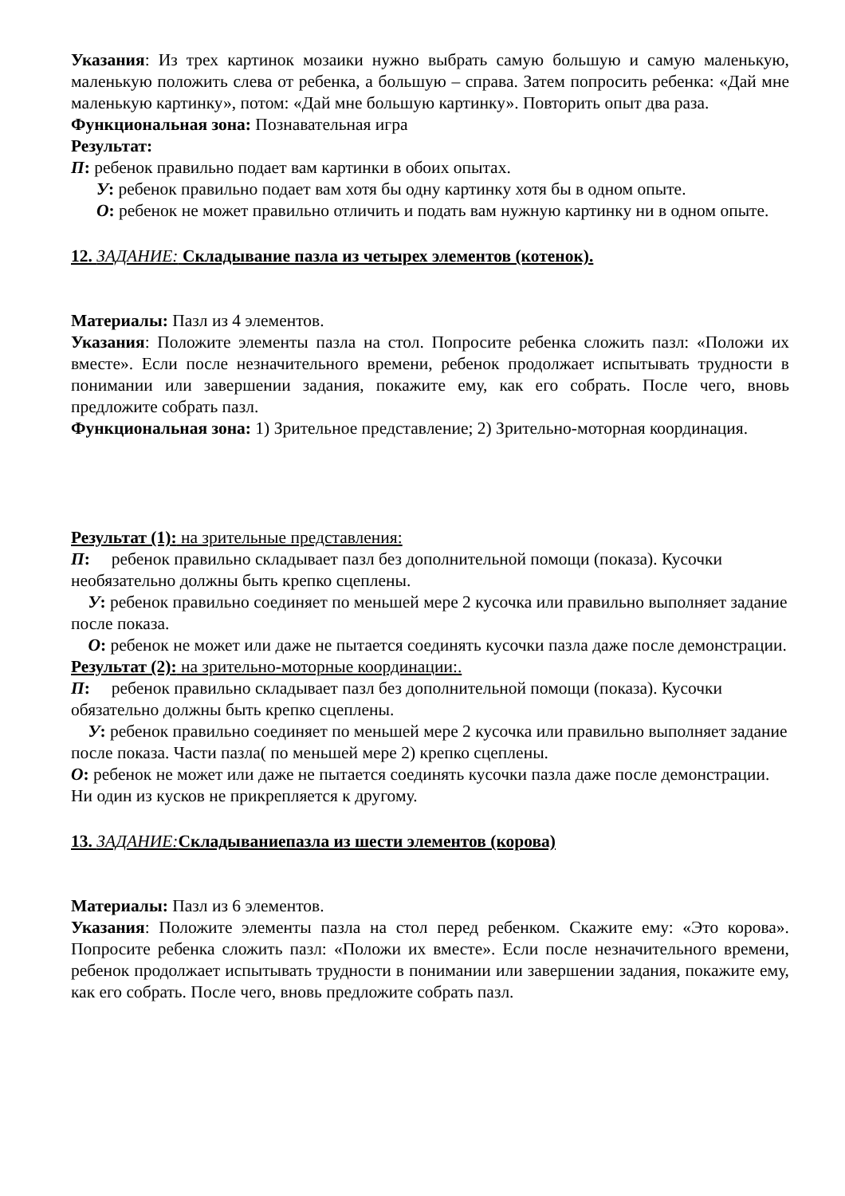Указания: Из трех картинок мозаики нужно выбрать самую большую и самую маленькую, маленькую положить слева от ребенка, а большую – справа. Затем попросить ребенка: «Дай мне маленькую картинку», потом: «Дай мне большую картинку». Повторить опыт два раза.
Функциональная зона: Познавательная игра
Результат:
П: ребенок правильно подает вам картинки в обоих опытах.
У: ребенок правильно подает вам хотя бы одну картинку хотя бы в одном опыте.
О: ребенок не может правильно отличить и подать вам нужную картинку ни в одном опыте.
12. ЗАДАНИЕ: Складывание пазла из четырех элементов (котенок).
Материалы: Пазл из 4 элементов.
Указания: Положите элементы пазла на стол. Попросите ребенка сложить пазл: «Положи их вместе». Если после незначительного времени, ребенок продолжает испытывать трудности в понимании или завершении задания, покажите ему, как его собрать. После чего, вновь предложите собрать пазл.
Функциональная зона: 1) Зрительное представление; 2) Зрительно-моторная координация.
Результат (1): на зрительные представления:
П: ребенок правильно складывает пазл без дополнительной помощи (показа). Кусочки необязательно должны быть крепко сцеплены.
У: ребенок правильно соединяет по меньшей мере 2 кусочка или правильно выполняет задание после показа.
О: ребенок не может или даже не пытается соединять кусочки пазла даже после демонстрации.
Результат (2): на зрительно-моторные координации:.
П: ребенок правильно складывает пазл без дополнительной помощи (показа). Кусочки обязательно должны быть крепко сцеплены.
У: ребенок правильно соединяет по меньшей мере 2 кусочка или правильно выполняет задание после показа. Части пазла( по меньшей мере 2) крепко сцеплены.
О: ребенок не может или даже не пытается соединять кусочки пазла даже после демонстрации. Ни один из кусков не прикрепляется к другому.
13. ЗАДАНИЕ: Складываниепазла из шести элементов (корова)
Материалы: Пазл из 6 элементов.
Указания: Положите элементы пазла на стол перед ребенком. Скажите ему: «Это корова». Попросите ребенка сложить пазл: «Положи их вместе». Если после незначительного времени, ребенок продолжает испытывать трудности в понимании или завершении задания, покажите ему, как его собрать. После чего, вновь предложите собрать пазл.